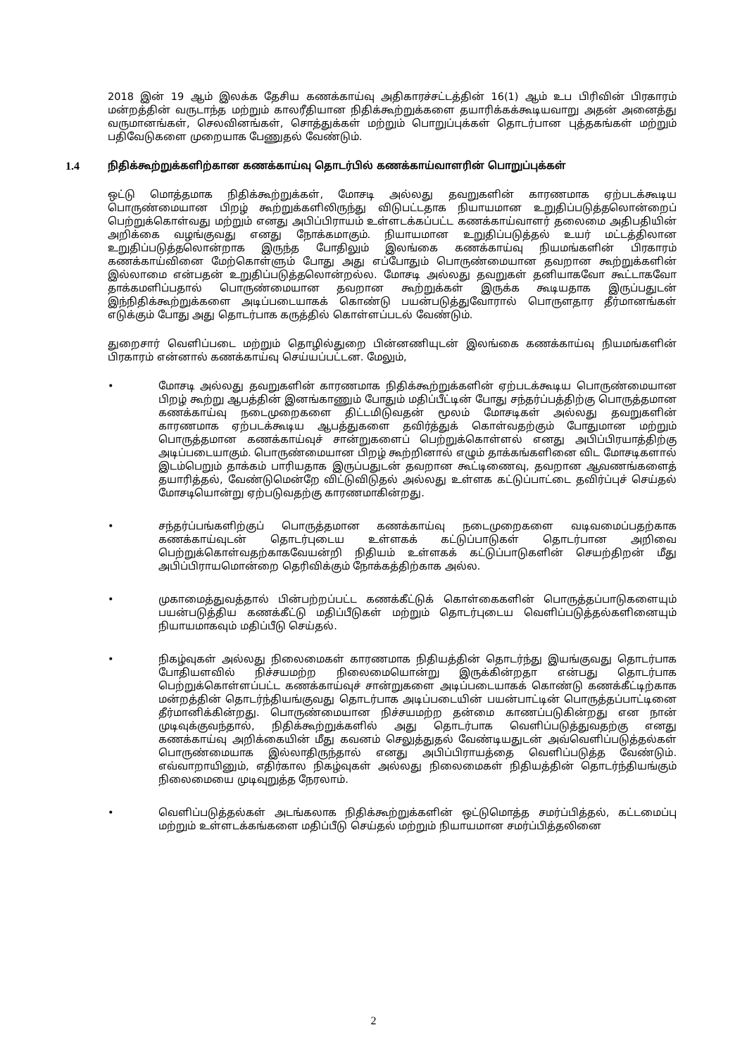2018 இன் 19 ஆம் இலக்க தேசிய கணக்காய்வு அதிகாரச்சட்டத்தின் 16(1) ஆம் உப பிரிவின் பிரகாரம் மன்றத்தின் வருடாந்த மற்றும் காலரீதியான நிதிக்கூற்றுக்களை தயாரிக்கக்கூடியவாறு அதன் அனைத்து வருமானங்கள், செலவினங்கள், சொத்துக்கள் மற்றும் பொறுப்புக்கள் தொடர்பான புத்தகங்கள் மற்றும் பதிவேடுகளை முறையாக பேணுதல் வேண்டும்.
1.4 நிதிக்கூற்றுக்களிற்கான கணக்காய்வு தொடர்பில் கணக்காய்வாளரின் பொறுப்புக்கள்
ஒட்டு மொத்தமாக நிதிக்கூற்றுக்கள், மோசடி அல்லது தவறுகளின் காரணமாக ஏற்படக்கூடிய பொருண்மையான பிறழ் கூற்றுக்களிலிருந்து விடுபட்டதாக நியாயமான உறுதிப்படுத்தலொன்றைப் பெற்றுக்கொள்வது மற்றும் எனது அபிப்பிராயம் உள்ளடக்கப்பட்ட கணக்காய்வாளர் தலைமை அதிபதியின் அறிக்கை வழங்குவது எனது நோக்கமாகும். நியாயமான உறுதிப்படுத்தல் உயர் மட்டத்திலான உறுதிப்படுத்தலொன்றாக இருந்த போதிலும் இலங்கை கணக்காய்வு நியமங்களின் பிரகாரம் கணக்காய்வினை மேற்கொள்ளும் போது அது எப்போதும் பொருண்மையான தவறான கூற்றுக்களின் இல்லாமை என்பதன் உறுதிப்படுத்தலொன்றல்ல. மோசடி அல்லது தவறுகள் தனியாகவோ கூட்டாகவோ தாக்கமளிப்பதால் பொருண்மையான தவறான கூற்றுக்கள் இருக்க கூடியதாக இருப்பதுடன் இந்நிதிக்கூற்றுக்களை அடிப்படையாகக் கொண்டு பயன்படுத்துவோரால் பொருளதார தீர்மானங்கள் எடுக்கும் போது அது தொடர்பாக கருத்தில் கொள்ளப்படல் வேண்டும்.
துறைசார் வெளிப்படை மற்றும் தொழில்துறை பின்னணியுடன் இலங்கை கணக்காய்வு நியமங்களின் பிரகாரம் என்னால் கணக்காய்வு செய்யப்பட்டன. மேலும்,
• மோசடி அல்லது தவறுகளின் காரணமாக நிதிக்கூற்றுக்களின் ஏற்படக்கூடிய பொருண்மையான பிறழ் கூற்று ஆபத்தின் இனங்காணும் போதும் மதிப்பீட்டின் போது சந்தர்ப்பத்திற்கு பொருத்தமான கணக்காய்வு நடைமுறைகளை திட்டமிடுவதன் மூலம் மோசடிகள் அல்லது தவறுகளின் காரணமாக ஏற்படக்கூடிய ஆபத்துகளை தவிர்த்துக் கொள்வதற்கும் போதுமான மற்றும் பொருத்தமான கணக்காய்வுச் சான்றுகளைப் பெற்றுக்கொள்ளல் எனது அபிப்பிரயாத்திற்கு அடிப்படையாகும். பொருண்மையான பிறழ் கூற்றினால் எழும் தாக்கங்களினை விட மோசடிகளால் இடம்பெறும் தாக்கம் பாரியதாக இருப்பதுடன் தவறான கூட்டிணைவு, தவறான ஆவணங்களைத் தயாரித்தல், வேண்டுமென்றே விட்டுவிடுதல் அல்லது உள்ளக கட்டுப்பாட்டை தவிர்ப்புச் செய்தல் மோசடியொன்று ஏற்படுவதற்கு காரணமாகின்றது.
• சந்தர்ப்பங்களிற்குப் பொருத்தமான கணக்காய்வு நடைமுறைகளை வடிவமைப்பதற்காக கணக்காய்வுடன் தொடர்புடைய உள்ளகக் கட்டுப்பாடுகள் தொடர்பான அறிவை பெற்றுக்கொள்வதற்காகவேயன்றி நிதியம் உள்ளகக் கட்டுப்பாடுகளின் செயற்திறன் மீது அபிப்பிராயமொன்றை தெரிவிக்கும் நோக்கத்திற்காக அல்ல.
• முகாமைத்துவத்தால் பின்பற்றப்பட்ட கணக்கீட்டுக் கொள்கைகளின் பொருத்தப்பாடுகளையும் பயன்படுத்திய கணக்கீட்டு மதிப்பீடுகள் மற்றும் தொடர்புடைய வெளிப்படுத்தல்களினையும் நியாயமாகவும் மதிப்பீடு செய்தல்.
• நிகழ்வுகள் அல்லது நிலைமைகள் காரணமாக நிதியத்தின் தொடர்ந்து இயங்குவது தொடர்பாக போதியளவில் நிச்சயமற்ற நிலைமையொன்று இருக்கின்றதா என்பது தொடர்பாக பெற்றுக்கொள்ளப்பட்ட கணக்காய்வுச் சான்றுகளை அடிப்படையாகக் கொண்டு கணக்கீட்டிற்காக மன்றத்தின் தொடர்ந்தியங்குவது தொடர்பாக அடிப்படையின் பயன்பாட்டின் பொருத்தப்பாட்டினை தீர்மானிக்கின்றது. பொருண்மையான நிச்சயமற்ற தன்மை காணப்படுகின்றது என நான் முடிவுக்குவந்தால், நிதிக்கூற்றுக்களில் அது தொடர்பாக வெளிப்படுத்துவதற்கு எனது கணக்காய்வு அறிக்கையின் மீது கவனம் செலுத்துதல் வேண்டியதுடன் அவ்வெளிப்படுத்தல்கள் பொருண்மையாக இல்லாதிருந்தால் எனது அபிப்பிராயத்தை வெளிப்படுத்த வேண்டும். எவ்வாறாயினும், எதிர்கால நிகழ்வுகள் அல்லது நிலைமைகள் நிதியத்தின் தொடர்ந்தியங்கும் நிலைமையை முடிவுறுத்த நேரலாம்.
• வெளிப்படுத்தல்கள் அடங்கலாக நிதிக்கூற்றுக்களின் ஒட்டுமொத்த சமர்ப்பித்தல், கட்டமைப்பு மற்றும் உள்ளடக்கங்களை மதிப்பீடு செய்தல் மற்றும் நியாயமான சமர்ப்பித்தலினை
2